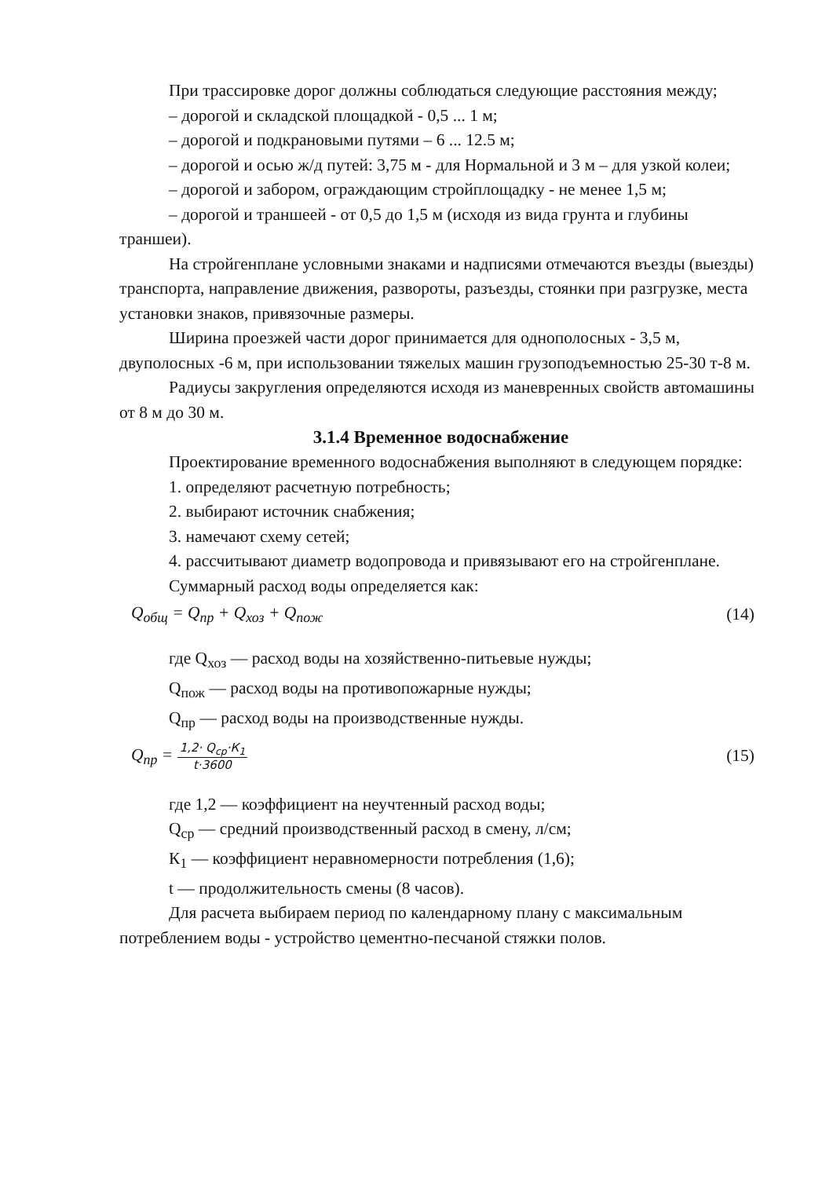При трассировке дорог должны соблюдаться следующие расстояния между;
– дорогой и складской площадкой - 0,5 ... 1 м;
– дорогой и подкрановыми путями – 6 ... 12.5 м;
– дорогой и осью ж/д путей: 3,75 м - для Нормальной и 3 м – для узкой колеи;
– дорогой и забором, ограждающим стройплощадку - не менее 1,5 м;
– дорогой и траншеей - от 0,5 до 1,5 м (исходя из вида грунта и глубины траншеи).
На стройгенплане условными знаками и надписями отмечаются въезды (выезды) транспорта, направление движения, развороты, разъезды, стоянки при разгрузке, места установки знаков, привязочные размеры.
Ширина проезжей части дорог принимается для однополосных - 3,5 м, двуполосных -6 м, при использовании тяжелых машин грузоподъемностью 25-30 т-8 м.
Радиусы закругления определяются исходя из маневренных свойств автомашины от 8 м до 30 м.
3.1.4 Временное водоснабжение
Проектирование временного водоснабжения выполняют в следующем порядке:
1. определяют расчетную потребность;
2. выбирают источник снабжения;
3. намечают схему сетей;
4. рассчитывают диаметр водопровода и привязывают его на стройгенплане.
Суммарный расход воды определяется как:
Q<sub>общ</sub> = Q<sub>пр</sub> + Q<sub>хоз</sub> + Q<sub>пож</sub> (14)
где Q<sub>хоз</sub> — расход воды на хозяйственно-питьевые нужды;
Q<sub>пож</sub> — расход воды на противопожарные нужды;
Q<sub>пр</sub> — расход воды на производственные нужды.
Q<sub>пр</sub> =
1,2· Q<sub>ср</sub>·К<sub>1</sub>
t·3600
(15)
где 1,2 — коэффициент на неучтенный расход воды;
Q<sub>ср</sub> — средний производственный расход в смену, л/см;
К<sub>1</sub> — коэффициент неравномерности потребления (1,6);
t — продолжительность смены (8 часов).
Для расчета выбираем период по календарному плану с максимальным потреблением воды - устройство цементно-песчаной стяжки полов.